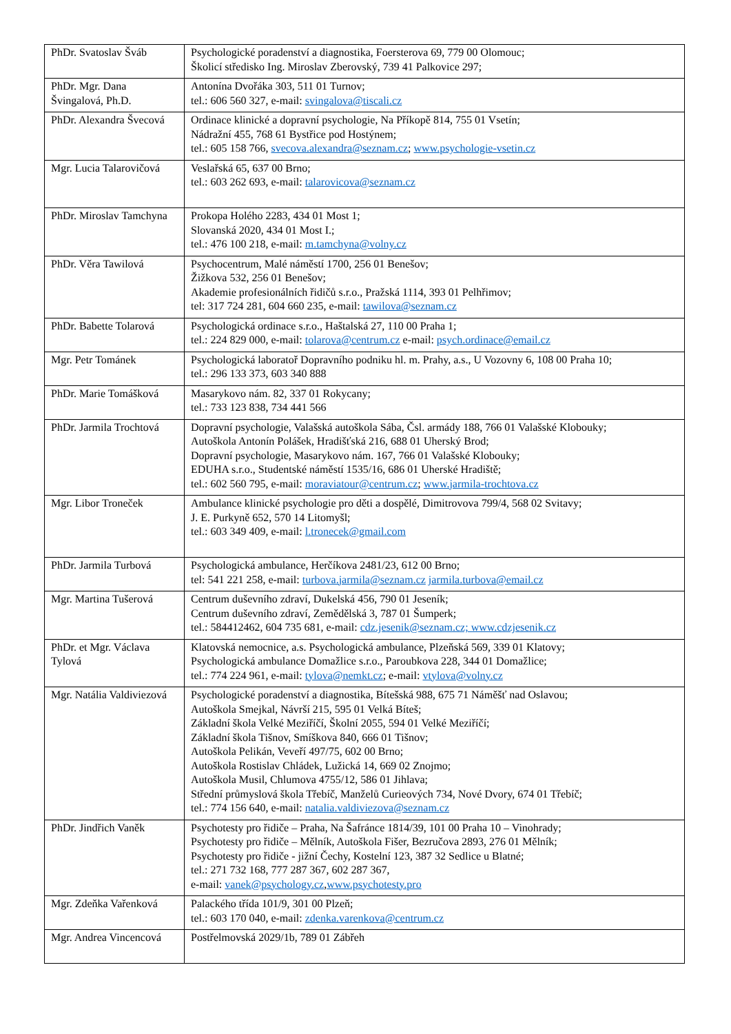| PhDr. Svatoslav Šváb | Psychologické poradenství a diagnostika, Foersterova 69, 779 00 Olomouc; Školicí středisko Ing. Miroslav Zberovský, 739 41 Palkovice 297; |
| PhDr. Mgr. Dana Švingalová, Ph.D. | Antonína Dvořáka 303, 511 01 Turnov; tel.: 606 560 327, e-mail: svingalova@tiscali.cz |
| PhDr. Alexandra Švecová | Ordinace klinické a dopravní psychologie, Na Příkopě 814, 755 01 Vsetín; Nádražní 455, 768 61 Bystřice pod Hostýnem; tel.: 605 158 766, svecova.alexandra@seznam.cz ; www.psychologie-vsetin.cz |
| Mgr. Lucia Talarovičová | Veslařská 65, 637 00 Brno; tel.: 603 262 693, e-mail: talarovicova@seznam.cz |
| PhDr. Miroslav Tamchyna | Prokopa Holého 2283, 434 01 Most 1; Slovanská 2020, 434 01 Most I.; tel.: 476 100 218, e-mail: m.tamchyna@volny.cz |
| PhDr. Věra Tawilová | Psychocentrum, Malé náměstí 1700, 256 01 Benešov; Žižkova 532, 256 01 Benešov; Akademie profesionálních řidičů s.r.o., Pražská 1114, 393 01 Pelhřimov; tel: 317 724 281, 604 660 235, e-mail: tawilova@seznam.cz |
| PhDr. Babette Tolarová | Psychologická ordinace s.r.o., Haštalská 27, 110 00 Praha 1; tel.: 224 829 000, e-mail: tolarova@centrum.cz e-mail: psych.ordinace@email.cz |
| Mgr. Petr Tománek | Psychologická laboratoř Dopravního podniku hl. m. Prahy, a.s., U Vozovny 6, 108 00 Praha 10; tel.: 296 133 373, 603 340 888 |
| PhDr. Marie Tomášková | Masarykovo nám. 82, 337 01 Rokycany; tel.: 733 123 838, 734 441 566 |
| PhDr. Jarmila Trochtová | Dopravní psychologie, Valašská autoškola Sába, Čsl. armády 188, 766 01 Valašské Klobouky; Autoškola Antonín Polášek, Hradišťská 216, 688 01 Uherský Brod; Dopravní psychologie, Masarykovo nám. 167, 766 01 Valašské Klobouky; EDUHA s.r.o., Studentské náměstí 1535/16, 686 01 Uherské Hradiště; tel.: 602 560 795, e-mail: moraviatour@centrum.cz ; www.jarmila-trochtova.cz |
| Mgr. Libor Troneček | Ambulance klinické psychologie pro děti a dospělé, Dimitrovova 799/4, 568 02 Svitavy; J. E. Purkyně 652, 570 14 Litomyšl; tel.: 603 349 409, e-mail: l.tronecek@gmail.com |
| PhDr. Jarmila Turbová | Psychologická ambulance, Herčíkova 2481/23, 612 00 Brno; tel: 541 221 258, e-mail: turbova.jarmila@seznam.cz jarmila.turbova@email.cz |
| Mgr. Martina Tušerová | Centrum duševního zdraví, Dukelská 456, 790 01 Jeseník; Centrum duševního zdraví, Zemědělská 3, 787 01 Šumperk; tel.: 584412462, 604 735 681, e-mail: cdz.jesenik@seznam.cz; www.cdzjesenik.cz |
| PhDr. et Mgr. Václava Tylová | Klatovská nemocnice, a.s. Psychologická ambulance, Plzeňská 569, 339 01 Klatovy; Psychologická ambulance Domažlice s.r.o., Paroubkova 228, 344 01 Domažlice; tel.: 774 224 961, e-mail: tylova@nemkt.cz ; e-mail: vtylova@volny.cz |
| Mgr. Natália Valdiviezová | Psychologické poradenství a diagnostika, Bítešská 988, 675 71 Náměšť nad Oslavou; Autoškola Smejkal, Návrší 215, 595 01 Velká Bíteš; Základní škola Velké Meziříčí, Školní 2055, 594 01 Velké Meziříčí; Základní škola Tišnov, Smíškova 840, 666 01 Tišnov; Autoškola Pelikán, Veveří 497/75, 602 00 Brno; Autoškola Rostislav Chládek, Lužická 14, 669 02 Znojmo; Autoškola Musil, Chlumova 4755/12, 586 01 Jihlava; Střední průmyslová škola Třebíč, Manželů Curieových 734, Nové Dvory, 674 01 Třebíč; tel.: 774 156 640, e-mail: natalia.valdiviezova@seznam.cz |
| PhDr. Jindřich Vaněk | Psychotesty pro řidiče – Praha, Na Šafránce 1814/39, 101 00 Praha 10 – Vinohrady; Psychotesty pro řidiče – Mělník, Autoškola Fišer, Bezručova 2893, 276 01 Mělník; Psychotesty pro řidiče - jižní Čechy, Kostelní 123, 387 32 Sedlice u Blatné; tel.: 271 732 168, 777 287 367, 602 287 367, e-mail: vanek@psychology.cz , www.psychotesty.pro |
| Mgr. Zdeňka Vařenková | Palackého třída 101/9, 301 00 Plzeň; tel.: 603 170 040, e-mail: zdenka.varenkova@centrum.cz |
| Mgr. Andrea Vincencová | Postřelmovská 2029/1b, 789 01 Zábřeh |